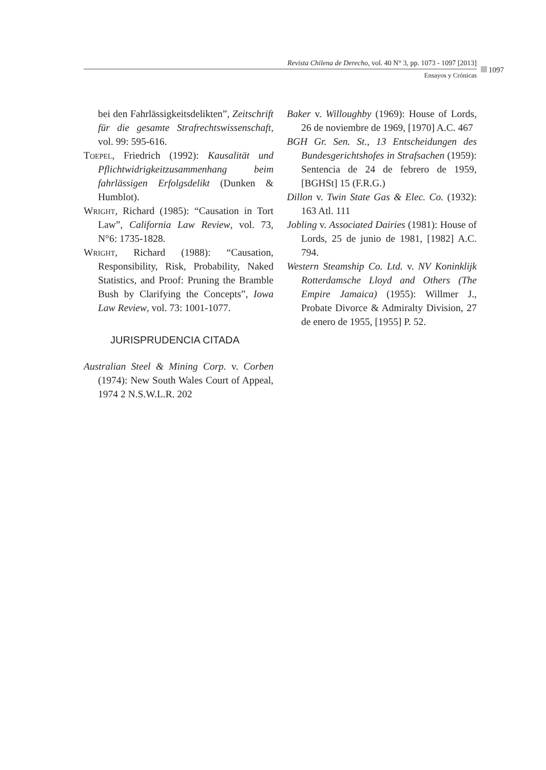Revista Chilena de Derecho, vol. 40 N° 3, pp. 1073 - 1097 [2013]
Ensayos y Crónicas
1097
bei den Fahrlässigkeitsdelikten”, Zeitschrift für die gesamte Strafrechtswissenschaft, vol. 99: 595-616.
Toepel, Friedrich (1992): Kausalität und Pflichtwidrigkeitzusammenhang beim fahrlässigen Erfolgsdelikt (Dunken & Humblot).
Wright, Richard (1985): “Causation in Tort Law”, California Law Review, vol. 73, N°6: 1735-1828.
Wright, Richard (1988): “Causation, Responsibility, Risk, Probability, Naked Statistics, and Proof: Pruning the Bramble Bush by Clarifying the Concepts”, Iowa Law Review, vol. 73: 1001-1077.
JURISPRUDENCIA CITADA
Australian Steel & Mining Corp. v. Corben (1974): New South Wales Court of Appeal, 1974 2 N.S.W.L.R. 202
Baker v. Willoughby (1969): House of Lords, 26 de noviembre de 1969, [1970] A.C. 467
BGH Gr. Sen. St., 13 Entscheidungen des Bundesgerichtshofes in Strafsachen (1959): Sentencia de 24 de febrero de 1959, [BGHSt] 15 (F.R.G.)
Dillon v. Twin State Gas & Elec. Co. (1932): 163 Atl. 111
Jobling v. Associated Dairies (1981): House of Lords, 25 de junio de 1981, [1982] A.C. 794.
Western Steamship Co. Ltd. v. NV Koninklijk Rotterdamsche Lloyd and Others (The Empire Jamaica) (1955): Willmer J., Probate Divorce & Admiralty Division, 27 de enero de 1955, [1955] P. 52.